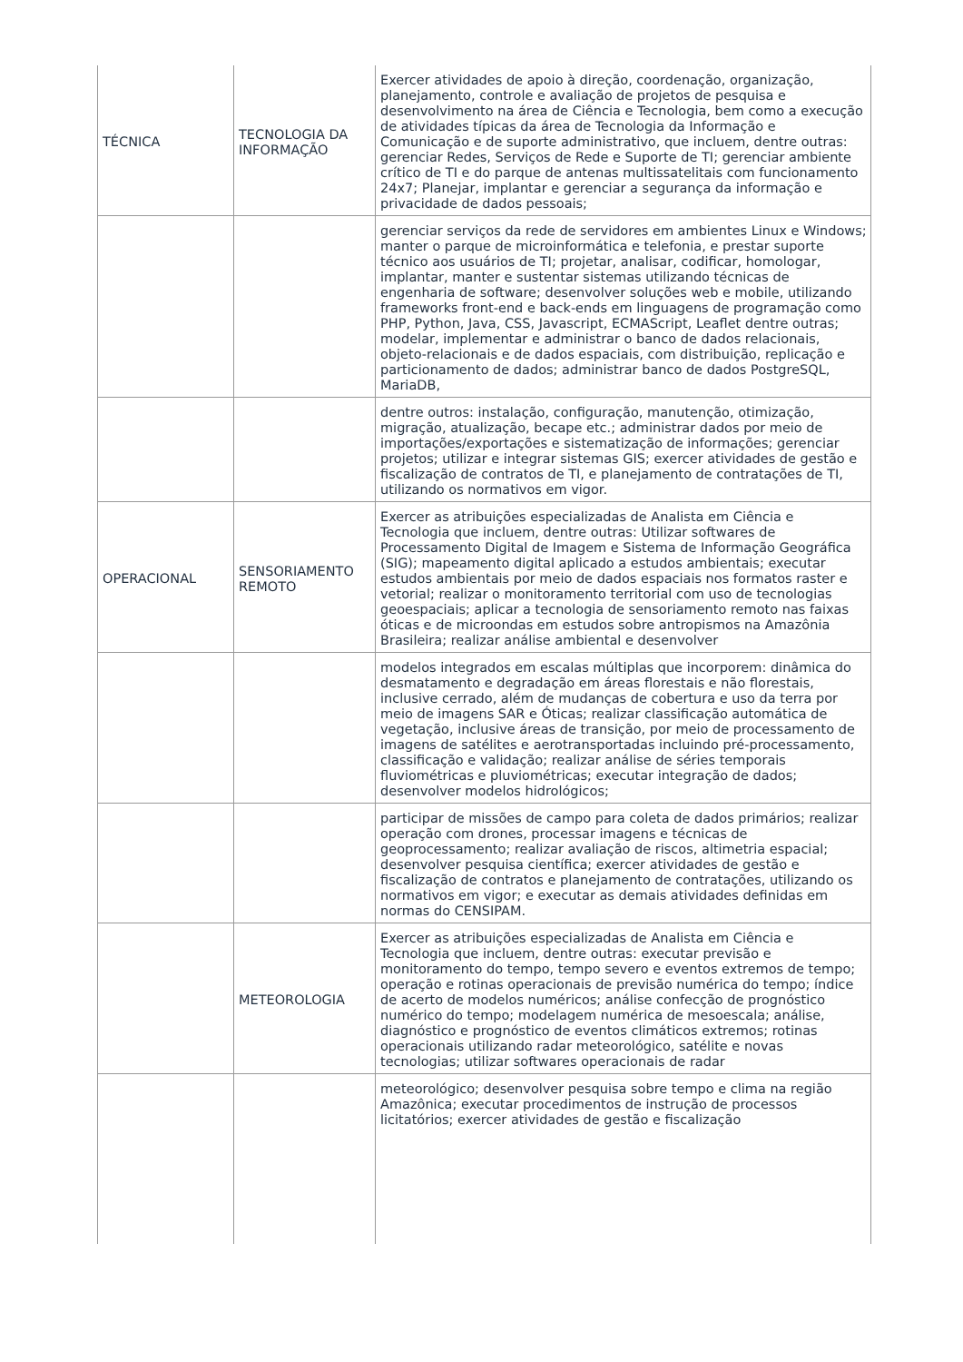| TÉCNICA | TECNOLOGIA DA INFORMAÇÃO | Exercer atividades de apoio à direção, coordenação, organização, planejamento, controle e avaliação de projetos de pesquisa e desenvolvimento na área de Ciência e Tecnologia, bem como a execução de atividades típicas da área de Tecnologia da Informação e Comunicação e de suporte administrativo, que incluem, dentre outras: gerenciar Redes, Serviços de Rede e Suporte de TI; gerenciar ambiente crítico de TI e do parque de antenas multissatelitais com funcionamento 24x7; Planejar, implantar e gerenciar a segurança da informação e privacidade de dados pessoais; |
| | | gerenciar serviços da rede de servidores em ambientes Linux e Windows; manter o parque de microinformática e telefonia, e prestar suporte técnico aos usuários de TI; projetar, analisar, codificar, homologar, implantar, manter e sustentar sistemas utilizando técnicas de engenharia de software; desenvolver soluções web e mobile, utilizando frameworks front-end e back-ends em linguagens de programação como PHP, Python, Java, CSS, Javascript, ECMAScript, Leaflet dentre outras; modelar, implementar e administrar o banco de dados relacionais, objeto-relacionais e de dados espaciais, com distribuição, replicação e particionamento de dados; administrar banco de dados PostgreSQL, MariaDB, |
| | | dentre outros: instalação, configuração, manutenção, otimização, migração, atualização, becape etc.; administrar dados por meio de importações/exportações e sistematização de informações; gerenciar projetos; utilizar e integrar sistemas GIS; exercer atividades de gestão e fiscalização de contratos de TI, e planejamento de contratações de TI, utilizando os normativos em vigor. |
| OPERACIONAL | SENSORIAMENTO REMOTO | Exercer as atribuições especializadas de Analista em Ciência e Tecnologia que incluem, dentre outras: Utilizar softwares de Processamento Digital de Imagem e Sistema de Informação Geográfica (SIG); mapeamento digital aplicado a estudos ambientais; executar estudos ambientais por meio de dados espaciais nos formatos raster e vetorial; realizar o monitoramento territorial com uso de tecnologias geoespaciais; aplicar a tecnologia de sensoriamento remoto nas faixas óticas e de microondas em estudos sobre antropismos na Amazônia Brasileira; realizar análise ambiental e desenvolver |
| | | modelos integrados em escalas múltiplas que incorporem: dinâmica do desmatamento e degradação em áreas florestais e não florestais, inclusive cerrado, além de mudanças de cobertura e uso da terra por meio de imagens SAR e Óticas; realizar classificação automática de vegetação, inclusive áreas de transição, por meio de processamento de imagens de satélites e aerotransportadas incluindo pré-processamento, classificação e validação; realizar análise de séries temporais fluviométricas e pluviométricas; executar integração de dados; desenvolver modelos hidrológicos; |
| | | participar de missões de campo para coleta de dados primários; realizar operação com drones, processar imagens e técnicas de geoprocessamento; realizar avaliação de riscos, altimetria espacial; desenvolver pesquisa científica; exercer atividades de gestão e fiscalização de contratos e planejamento de contratações, utilizando os normativos em vigor; e executar as demais atividades definidas em normas do CENSIPAM. |
| | METEOROLOGIA | Exercer as atribuições especializadas de Analista em Ciência e Tecnologia que incluem, dentre outras: executar previsão e monitoramento do tempo, tempo severo e eventos extremos de tempo; operação e rotinas operacionais de previsão numérica do tempo; índice de acerto de modelos numéricos; análise confecção de prognóstico numérico do tempo; modelagem numérica de mesoescala; análise, diagnóstico e prognóstico de eventos climáticos extremos; rotinas operacionais utilizando radar meteorológico, satélite e novas tecnologias; utilizar softwares operacionais de radar |
| | | meteorológico; desenvolver pesquisa sobre tempo e clima na região Amazônica; executar procedimentos de instrução de processos licitatórios; exercer atividades de gestão e fiscalização |